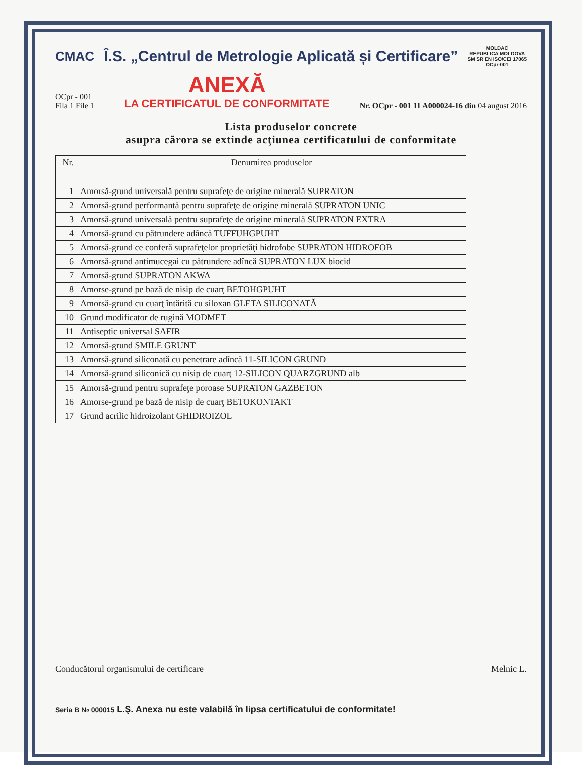CMAC
Î.S. „Centrul de Metrologie Aplicată și Certificare”
MOLDAC
REPUBLICA MOLDOVA
SM SR EN ISO/CEI 17065
OCpr-001
OCpr - 001
Fila 1 File 1
ANEXĂ
LA CERTIFICATUL DE CONFORMITATE
Nr. OCpr - 001 11 A000024-16 din 04 august 2016
Lista produselor concrete
asupra cărora se extinde acţiunea certificatului de conformitate
| Nr. | Denumirea produselor |
| --- | --- |
| 1 | Amorsă-grund universală pentru suprafeţe de origine minerală SUPRATON |
| 2 | Amorsă-grund performantă pentru suprafeţe de origine minerală SUPRATON UNIC |
| 3 | Amorsă-grund universală pentru suprafeţe de origine minerală SUPRATON EXTRA |
| 4 | Amorsă-grund cu pătrundere adâncă TUFFUHGPUHT |
| 5 | Amorsă-grund ce conferă suprafeţelor proprietăţi hidrofobe SUPRATON HIDROFOB |
| 6 | Amorsă-grund antimucegai cu pătrundere adîncă SUPRATON LUX biocid |
| 7 | Amorsă-grund SUPRATON AKWA |
| 8 | Amorse-grund pe bază de nisip de cuarţ BETOHGPUHT |
| 9 | Amorsă-grund cu cuarţ întărită cu siloxan GLETA SILICONATĂ |
| 10 | Grund modificator de rugină MODMET |
| 11 | Antiseptic universal SAFIR |
| 12 | Amorsă-grund SMILE GRUNT |
| 13 | Amorsă-grund siliconată cu penetrare adîncă 11-SILICON GRUND |
| 14 | Amorsă-grund siliconică cu nisip de cuarţ 12-SILICON QUARZGRUND alb |
| 15 | Amorsă-grund pentru suprafeţe poroase SUPRATON GAZBETON |
| 16 | Amorse-grund pe bază de nisip de cuarţ BETOKONTAKT |
| 17 | Grund acrilic hidroizolant GHIDROIZOL |
Conducătorul organismului de certificare Melnic L.
Seria B № 000015 L.Ş. Anexa nu este valabilă în lipsa certificatului de conformitate!